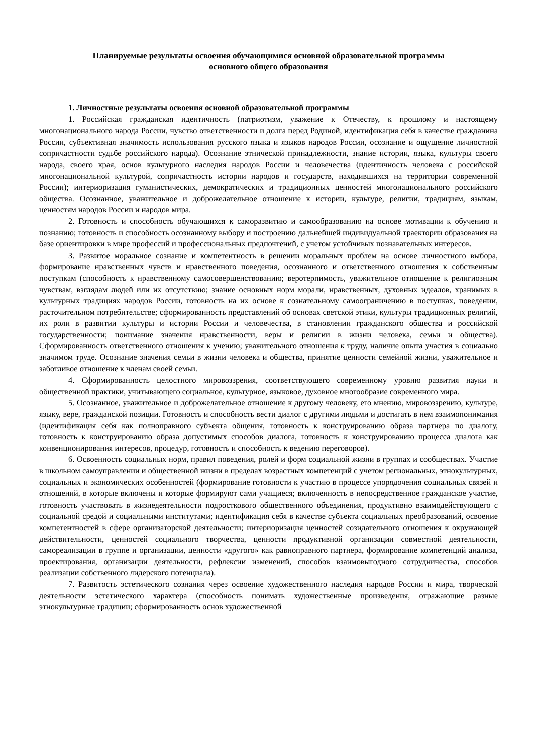Планируемые результаты освоения обучающимися основной образовательной программы
основного общего образования
1. Личностные результаты освоения основной образовательной программы
1. Российская гражданская идентичность (патриотизм, уважение к Отечеству, к прошлому и настоящему многонационального народа России, чувство ответственности и долга перед Родиной, идентификация себя в качестве гражданина России, субъективная значимость использования русского языка и языков народов России, осознание и ощущение личностной сопричастности судьбе российского народа). Осознание этнической принадлежности, знание истории, языка, культуры своего народа, своего края, основ культурного наследия народов России и человечества (идентичность человека с российской многонациональной культурой, сопричастность истории народов и государств, находившихся на территории современной России); интериоризация гуманистических, демократических и традиционных ценностей многонационального российского общества. Осознанное, уважительное и доброжелательное отношение к истории, культуре, религии, традициям, языкам, ценностям народов России и народов мира.
2. Готовность и способность обучающихся к саморазвитию и самообразованию на основе мотивации к обучению и познанию; готовность и способность осознанному выбору и построению дальнейшей индивидуальной траектории образования на базе ориентировки в мире профессий и профессиональных предпочтений, с учетом устойчивых познавательных интересов.
3. Развитое моральное сознание и компетентность в решении моральных проблем на основе личностного выбора, формирование нравственных чувств и нравственного поведения, осознанного и ответственного отношения к собственным поступкам (способность к нравственному самосовершенствованию; веротерпимость, уважительное отношение к религиозным чувствам, взглядам людей или их отсутствию; знание основных норм морали, нравственных, духовных идеалов, хранимых в культурных традициях народов России, готовность на их основе к сознательному самоограничению в поступках, поведении, расточительном потребительстве; сформированность представлений об основах светской этики, культуры традиционных религий, их роли в развитии культуры и истории России и человечества, в становлении гражданского общества и российской государственности; понимание значения нравственности, веры и религии в жизни человека, семьи и общества). Сформированность ответственного отношения к учению; уважительного отношения к труду, наличие опыта участия в социально значимом труде. Осознание значения семьи в жизни человека и общества, принятие ценности семейной жизни, уважительное и заботливое отношение к членам своей семьи.
4. Сформированность целостного мировоззрения, соответствующего современному уровню развития науки и общественной практики, учитывающего социальное, культурное, языковое, духовное многообразие современного мира.
5. Осознанное, уважительное и доброжелательное отношение к другому человеку, его мнению, мировоззрению, культуре, языку, вере, гражданской позиции. Готовность и способность вести диалог с другими людьми и достигать в нем взаимопонимания (идентификация себя как полноправного субъекта общения, готовность к конструированию образа партнера по диалогу, готовность к конструированию образа допустимых способов диалога, готовность к конструированию процесса диалога как конвенционирования интересов, процедур, готовность и способность к ведению переговоров).
6. Освоенность социальных норм, правил поведения, ролей и форм социальной жизни в группах и сообществах. Участие в школьном самоуправлении и общественной жизни в пределах возрастных компетенций с учетом региональных, этнокультурных, социальных и экономических особенностей (формирование готовности к участию в процессе упорядочения социальных связей и отношений, в которые включены и которые формируют сами учащиеся; включенность в непосредственное гражданское участие, готовность участвовать в жизнедеятельности подросткового общественного объединения, продуктивно взаимодействующего с социальной средой и социальными институтами; идентификация себя в качестве субъекта социальных преобразований, освоение компетентностей в сфере организаторской деятельности; интериоризация ценностей созидательного отношения к окружающей действительности, ценностей социального творчества, ценности продуктивной организации совместной деятельности, самореализации в группе и организации, ценности «другого» как равноправного партнера, формирование компетенций анализа, проектирования, организации деятельности, рефлексии изменений, способов взаимовыгодного сотрудничества, способов реализации собственного лидерского потенциала).
7. Развитость эстетического сознания через освоение художественного наследия народов России и мира, творческой деятельности эстетического характера (способность понимать художественные произведения, отражающие разные этнокультурные традиции; сформированность основ художественной